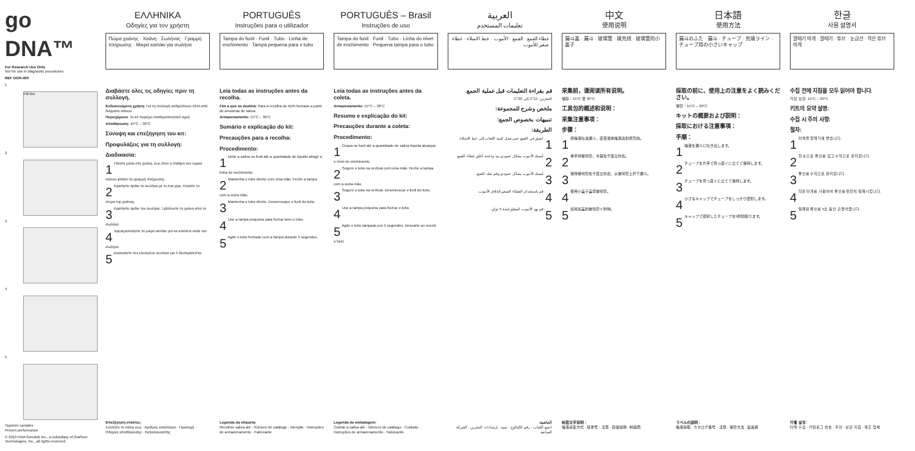go DNA™
For Research Use Only
Not for use in diagnostic procedures
REF DGR-400
1
Fill line
2
3
4
5
Superior samples
Proven performance
© 2019 DNA Genotek Inc., a subsidiary of OraSure Technologies, Inc., all rights reserved.
ΕΛΛΗΝΙΚΑ
Οδηγίες για τον χρήστη
Πώμα χοάνης · Χοάνη · Σωλήνας · Γραμμή πλήρωσης · Μικρό καπάκι για σωλήνα
Διαβάστε όλες τις οδηγίες πριν τη συλλογή.
Ενδεικνυόμενη χρήση: Για τη συλλογή ανθρώπινου DNA από δείγματα σάλιου.
Περιεχόμενα: Το κιτ περιέχει σταθεροποιητικό υγρό.
Αποθήκευση: 15°C – 30°C
Σύνοψη και επεξήγηση του κιτ:
Προφυλάξεις για τη συλλογή:
Διαδικασία:
1 Πτύστε μέσα στη χοάνη, έως ότου η στάθμη του υγρού σάλιου φτάσει τη γραμμή πλήρωσης.
2 Κρατήστε όρθιο το σωλήνα με το ένα χέρι. Κλείστε το πώμα της χοάνης.
3 Κρατήστε όρθιο τον σωλήνα. Ξεβιδώστε τη χοάνη από το σωλήνα.
4 Χρησιμοποιήστε το μικρό καπάκι για να κλείσετε καλά τον σωλήνα.
5 Ανακινήστε τον κλεισμένο σωλήνα για 5 δευτερόλεπτα.
Επεξήγηση ετικέτας:
Συλλέξτε το σάλιο έως · Αριθμός καταλόγου · Προσοχή · Οδηγίες αποθήκευσης · Κατασκευαστής
PORTUGUÊS
Instruções para o utilizador
Tampa do funil · Funil · Tubo · Linha de enchimento · Tampa pequena para o tubo
Leia todas as instruções antes da recolha.
Fim a que se destina: Para a recolha de ADN humano a partir de amostras de saliva.
Armazenamento: 15°C – 30°C
Sumário e explicação do kit:
Precauções para a recolha:
Procedimento:
1 Deite a saliva no funil até a quantidade de líquido atingir a linha de enchimento.
2 Mantenha o tubo direito com uma mão. Feche a tampa com a outra mão.
3 Mantenha o tubo direito. Desenrosque o funil do tubo.
4 Use a tampa pequena para fechar bem o tubo.
5 Agite o tubo fechado com a tampa durante 5 segundos.
Legenda da etiqueta:
Recolher saliva até · Número de catálogo · Atenção · Instruções de armazenamento · Fabricante
PORTUGUÊS – Brasil
Instruções de uso
Tampa do funil · Funil · Tubo · Linha do nível de enchimento · Pequena tampa para o tubo
Leia todas as instruções antes da coleta.
Armazenamento: 15°C – 30°C
Resumo e explicação do kit:
Precauções durante a coleta:
Procedimento:
1 Cuspa no funil até a quantidade de saliva líquida alcançar o nível de enchimento.
2 Segure o tubo na vertical com uma mão. Feche a tampa com a outra mão.
3 Segure o tubo na vertical. Desenroscar o funil do tubo.
4 Use a tampa pequena para fechar o tubo.
5 Agite o tubo tampado por 5 segundos. Descarte ou recicle o funil.
Legenda de embalagem:
Coletar a saliva até · Número de catálogo · Cuidado · Instruções de armazenamento · Fabricante
العربية
تعليمات المستخدم
غطاء القمع · القمع · الأنبوب · خط الامتلاء · غطاء صغير للأنبوب
قم بقراءة التعليمات قبل عملية الجمع.
التخزين: 15°C إلى 30°C
ملخص وشرح للمجموعة:
تنبيهات بخصوص الجمع:
الطريقة:
1 ابصق في القمع حتى تصل كمية اللعاب إلى خط الامتلاء.
2 أمسك الأنبوب بشكل عمودي بيد واحدة. أغلق غطاء القمع.
3 أمسك الأنبوب بشكل عمودي وقم بفك القمع.
4 قم باستخدام الغطاء الصغير لإغلاق الأنبوب.
5 قم بهز الأنبوب المغلق لمدة 5 ثوانٍ.
الحاشية:
اجمع اللعاب · رقم الكتالوج · تنبيه · إرشادات التخزين · الشركة الصانعة
中文
使用说明
漏斗盖 · 漏斗 · 玻璃管 · 填充线 · 玻璃管的小盖子
采集前，请阅读所有说明。
储存：15°C 至 30°C
工具包的概述和说明：
采集注意事项：
步骤：
1 将唾液吐进漏斗，直至液体唾液达到填充线。
2 单手持玻璃管，令其处于直立状态。
3 保持玻璃管处于直立状态，从玻璃管上拧下漏斗。
4 使用小盖子盖紧玻璃管。
5 摇晃加盖的玻璃管 5 秒钟。
标签文字说明：
唾液采集方式 · 目录号 · 注意 · 存储说明 · 制造商
日本語
使用方法
漏斗のふた · 漏斗 · チューブ · 充填ライン · チューブ用の小さいキャップ
採取の前に、使用上の注意をよく読みください。
保管：15°C – 30°C
キットの概要および説明：
採取における注意事項：
手順：
1 唾液を漏斗に吐き出します。
2 チューブを片手で真っ直ぐに立てて保持します。
3 チューブを真っ直ぐに立てて保持します。
4 小さなキャップでチューブをしっかり密封します。
5 キャップで密封したチューブを5秒間振ります。
ラベルの説明：
唾液採取 · カタログ番号 · 注意 · 保管方法 · 製造者
한글
사용 설명서
깔때기 마개 · 깔때기 · 튜브 · 눈금선 · 작은 튜브 마개
수집 전에 지침을 모두 읽어야 합니다.
저장 보관: 15°C – 30°C
키트의 요약 설명:
수집 시 주의 사항:
절차:
1 타액을 깔때기에 뱉습니다.
2 한 손으로 튜브를 잡고 수직으로 유지합니다.
3 튜브를 수직으로 유지합니다.
4 작은 마개를 사용하여 튜브를 완전히 밀폐시킵니다.
5 밀폐된 튜브를 5초 동안 흔들어줍니다.
라벨 설명:
타액 수집 · 카탈로그 번호 · 주의 · 보관 지침 · 제조 업체